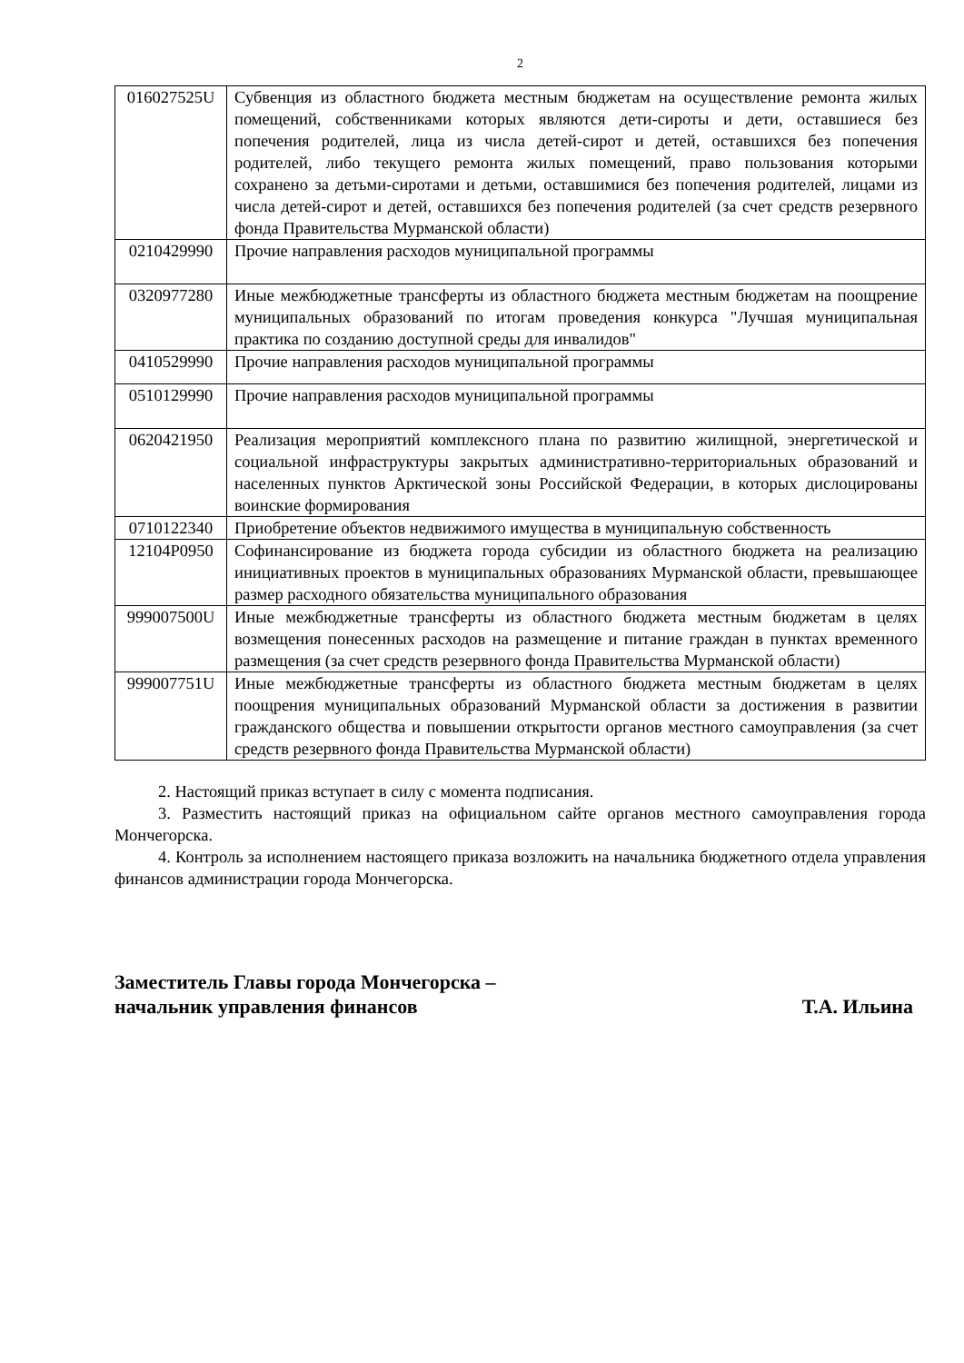2
| 016027525U | Субвенция из областного бюджета местным бюджетам на осуществление ремонта жилых помещений, собственниками которых являются дети-сироты и дети, оставшиеся без попечения родителей, лица из числа детей-сирот и детей, оставшихся без попечения родителей, либо текущего ремонта жилых помещений, право пользования которыми сохранено за детьми-сиротами и детьми, оставшимися без попечения родителей, лицами из числа детей-сирот и детей, оставшихся без попечения родителей (за счет средств резервного фонда Правительства Мурманской области) |
| 0210429990 | Прочие направления расходов муниципальной программы |
| 0320977280 | Иные межбюджетные трансферты из областного бюджета местным бюджетам на поощрение муниципальных образований по итогам проведения конкурса "Лучшая муниципальная практика по созданию доступной среды для инвалидов" |
| 0410529990 | Прочие направления расходов муниципальной программы |
| 0510129990 | Прочие направления расходов муниципальной программы |
| 0620421950 | Реализация мероприятий комплексного плана по развитию жилищной, энергетической и социальной инфраструктуры закрытых административно-территориальных образований и населенных пунктов Арктической зоны Российской Федерации, в которых дислоцированы воинские формирования |
| 0710122340 | Приобретение объектов недвижимого имущества в муниципальную собственность |
| 12104P0950 | Софинансирование из бюджета города субсидии из областного бюджета на реализацию инициативных проектов в муниципальных образованиях Мурманской области, превышающее размер расходного обязательства муниципального образования |
| 999007500U | Иные межбюджетные трансферты из областного бюджета местным бюджетам в целях возмещения понесенных расходов на размещение и питание граждан в пунктах временного размещения (за счет средств резервного фонда Правительства Мурманской области) |
| 999007751U | Иные межбюджетные трансферты из областного бюджета местным бюджетам в целях поощрения муниципальных образований Мурманской области за достижения в развитии гражданского общества и повышении открытости органов местного самоуправления (за счет средств резервного фонда Правительства Мурманской области) |
2. Настоящий приказ вступает в силу с момента подписания.
3. Разместить настоящий приказ на официальном сайте органов местного самоуправления города Мончегорска.
4. Контроль за исполнением настоящего приказа возложить на начальника бюджетного отдела управления финансов администрации города Мончегорска.
Заместитель Главы города Мончегорска –
начальник управления финансов Т.А. Ильина